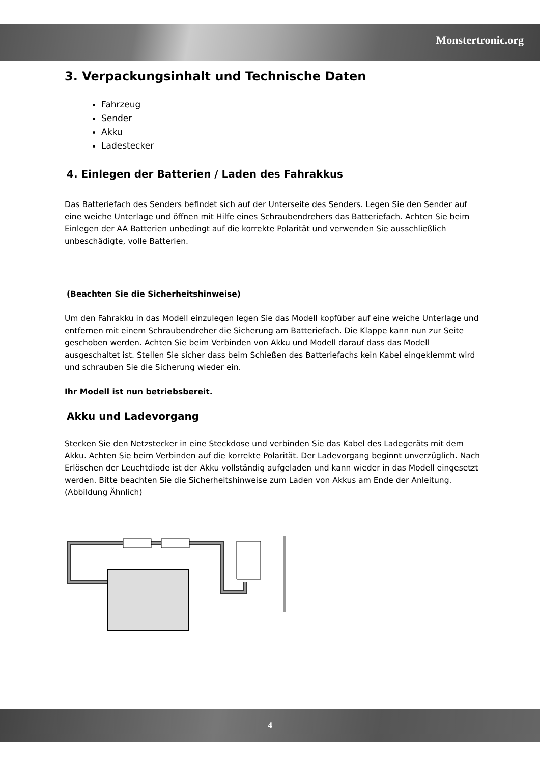Monstertronic.org
3. Verpackungsinhalt und Technische Daten
Fahrzeug
Sender
Akku
Ladestecker
4. Einlegen der Batterien / Laden des Fahrakkus
Das Batteriefach des Senders befindet sich auf der Unterseite des Senders. Legen Sie den Sender auf eine weiche Unterlage und öffnen mit Hilfe eines Schraubendrehers das Batteriefach. Achten Sie beim Einlegen der AA Batterien unbedingt auf die korrekte Polarität und verwenden Sie ausschließlich unbeschädigte, volle Batterien.
(Beachten Sie die Sicherheitshinweise)
Um den Fahrakku in das Modell einzulegen legen Sie das Modell kopfüber auf eine weiche Unterlage und entfernen mit einem Schraubendreher die Sicherung am Batteriefach. Die Klappe kann nun zur Seite geschoben werden. Achten Sie beim Verbinden von Akku und Modell darauf dass das Modell ausgeschaltet ist. Stellen Sie sicher dass beim Schießen des Batteriefachs kein Kabel eingeklemmt wird und schrauben Sie die Sicherung wieder ein.
Ihr Modell ist nun betriebsbereit.
Akku und Ladevorgang
Stecken Sie den Netzstecker in eine Steckdose und verbinden Sie das Kabel des Ladegeräts mit dem Akku. Achten Sie beim Verbinden auf die korrekte Polarität. Der Ladevorgang beginnt unverzüglich. Nach Erlöschen der Leuchtdiode ist der Akku vollständig aufgeladen und kann wieder in das Modell eingesetzt werden. Bitte beachten Sie die Sicherheitshinweise zum Laden von Akkus am Ende der Anleitung.(Abbildung Ähnlich)
4